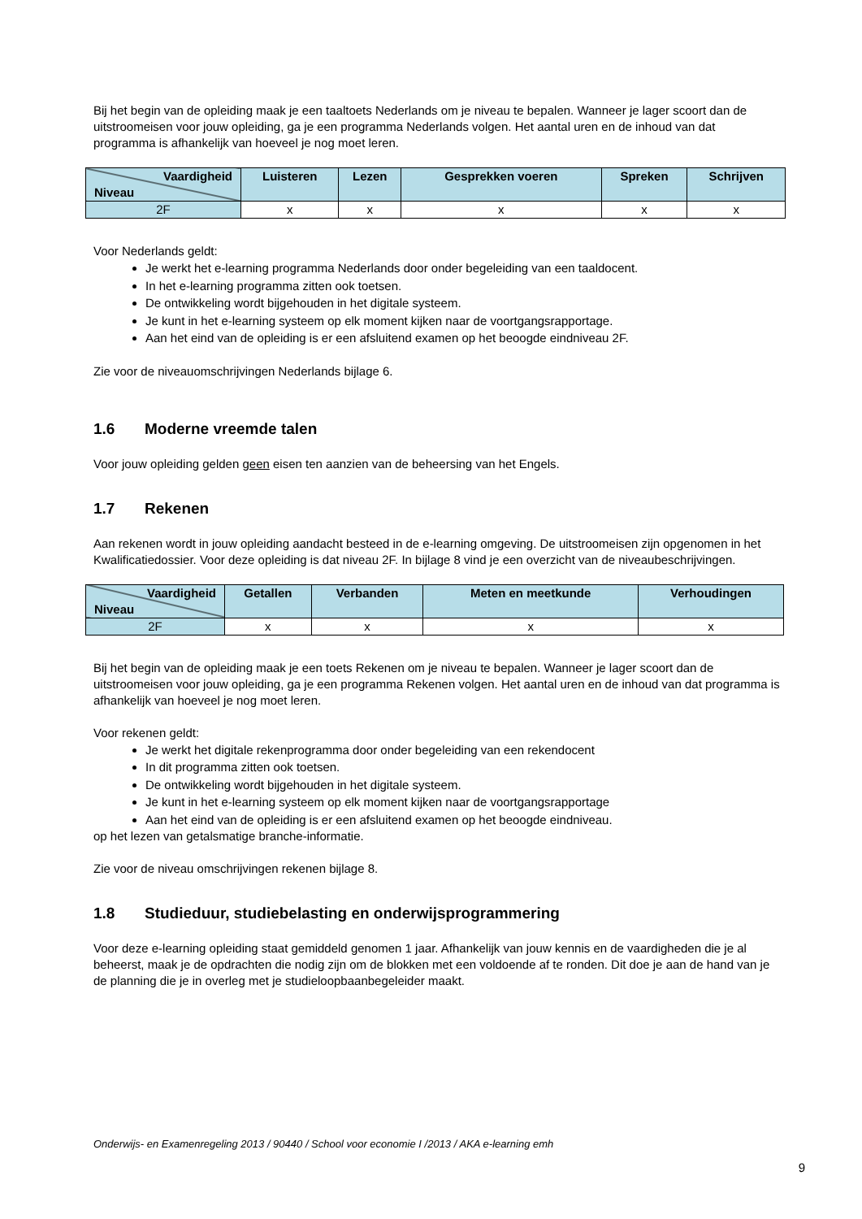Bij het begin van de opleiding maak je een taaltoets Nederlands om je niveau te bepalen. Wanneer je lager scoort dan de uitstroomeisen voor jouw opleiding, ga je een programma Nederlands volgen. Het aantal uren en de inhoud van dat programma is afhankelijk van hoeveel je nog moet leren.
| Vaardigheid Niveau | Luisteren | Lezen | Gesprekken voeren | Spreken | Schrijven |
| --- | --- | --- | --- | --- | --- |
| 2F | x | x | x | x | x |
Voor Nederlands geldt:
Je werkt het e-learning programma Nederlands door onder begeleiding van een taaldocent.
In het e-learning programma zitten ook toetsen.
De ontwikkeling wordt bijgehouden in het digitale systeem.
Je kunt in het e-learning systeem op elk moment kijken naar de voortgangsrapportage.
Aan het eind van de opleiding is er een afsluitend examen op het beoogde eindniveau 2F.
Zie voor de niveauomschrijvingen Nederlands bijlage 6.
1.6 Moderne vreemde talen
Voor jouw opleiding gelden geen eisen ten aanzien van de beheersing van het Engels.
1.7 Rekenen
Aan rekenen wordt in jouw opleiding aandacht besteed in de e-learning omgeving. De uitstroomeisen zijn opgenomen in het Kwalificatiedossier. Voor deze opleiding is dat niveau 2F. In bijlage 8 vind je een overzicht van de niveaubeschrijvingen.
| Vaardigheid Niveau | Getallen | Verbanden | Meten en meetkunde | Verhoudingen |
| --- | --- | --- | --- | --- |
| 2F | x | x | x | x |
Bij het begin van de opleiding maak je een toets Rekenen om je niveau te bepalen. Wanneer je lager scoort dan de uitstroomeisen voor jouw opleiding, ga je een programma Rekenen volgen. Het aantal uren en de inhoud van dat programma is afhankelijk van hoeveel je nog moet leren.
Voor rekenen geldt:
Je werkt het digitale rekenprogramma door onder begeleiding van een rekendocent
In dit programma zitten ook toetsen.
De ontwikkeling wordt bijgehouden in het digitale systeem.
Je kunt in het e-learning systeem op elk moment kijken naar de voortgangsrapportage
Aan het eind van de opleiding is er een afsluitend examen op het beoogde eindniveau.
op het lezen van getalsmatige branche-informatie.
Zie voor de niveau omschrijvingen rekenen bijlage 8.
1.8 Studieduur, studiebelasting en onderwijsprogrammering
Voor deze e-learning opleiding staat gemiddeld genomen 1 jaar. Afhankelijk van jouw kennis en de vaardigheden die je al beheerst, maak je de opdrachten die nodig zijn om de blokken met een voldoende af te ronden. Dit doe je aan de hand van je de planning die je in overleg met je studieloopbaanbegeleider maakt.
Onderwijs- en Examenregeling 2013 / 90440 / School voor economie I /2013 / AKA e-learning emh
9